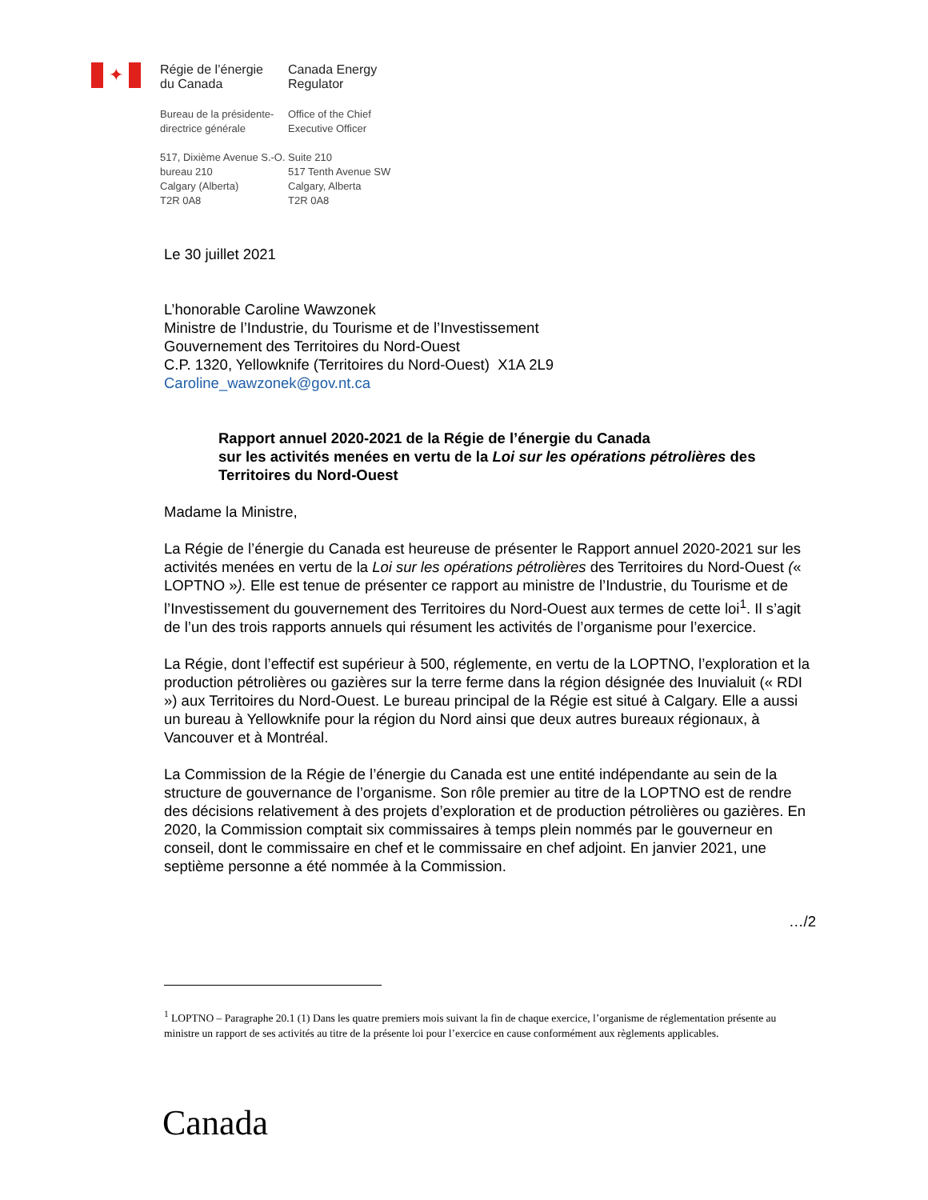✦
Régie de l’énergie
du Canada
Canada Energy
Regulator
Bureau de la présidente-
directrice générale
Office of the Chief
Executive Officer
517, Dixième Avenue S.-O.
bureau 210
Calgary (Alberta)
T2R 0A8
Suite 210
517 Tenth Avenue SW
Calgary, Alberta
T2R 0A8
Le 30 juillet 2021
L’honorable Caroline Wawzonek
Ministre de l’Industrie, du Tourisme et de l’Investissement
Gouvernement des Territoires du Nord-Ouest
C.P. 1320, Yellowknife (Territoires du Nord-Ouest) X1A 2L9
Caroline_wawzonek@gov.nt.ca
Rapport annuel 2020-2021 de la Régie de l’énergie du Canada
sur les activités menées en vertu de la Loi sur les opérations pétrolières des Territoires du Nord-Ouest
Madame la Ministre,
La Régie de l’énergie du Canada est heureuse de présenter le Rapport annuel 2020-2021 sur les activités menées en vertu de la Loi sur les opérations pétrolières des Territoires du Nord-Ouest (« LOPTNO »). Elle est tenue de présenter ce rapport au ministre de l’Industrie, du Tourisme et de l’Investissement du gouvernement des Territoires du Nord-Ouest aux termes de cette loi<sup>1</sup>. Il s’agit de l’un des trois rapports annuels qui résument les activités de l’organisme pour l’exercice.
La Régie, dont l’effectif est supérieur à 500, réglemente, en vertu de la LOPTNO, l’exploration et la production pétrolières ou gazières sur la terre ferme dans la région désignée des Inuvialuit (« RDI ») aux Territoires du Nord-Ouest. Le bureau principal de la Régie est situé à Calgary. Elle a aussi un bureau à Yellowknife pour la région du Nord ainsi que deux autres bureaux régionaux, à Vancouver et à Montréal.
La Commission de la Régie de l’énergie du Canada est une entité indépendante au sein de la structure de gouvernance de l’organisme. Son rôle premier au titre de la LOPTNO est de rendre des décisions relativement à des projets d’exploration et de production pétrolières ou gazières. En 2020, la Commission comptait six commissaires à temps plein nommés par le gouverneur en conseil, dont le commissaire en chef et le commissaire en chef adjoint. En janvier 2021, une septième personne a été nommée à la Commission.
…/2
<sup>1</sup> LOPTNO – Paragraphe 20.1 (1) Dans les quatre premiers mois suivant la fin de chaque exercice, l’organisme de réglementation présente au ministre un rapport de ses activités au titre de la présente loi pour l’exercice en cause conformément aux règlements applicables.
Canada